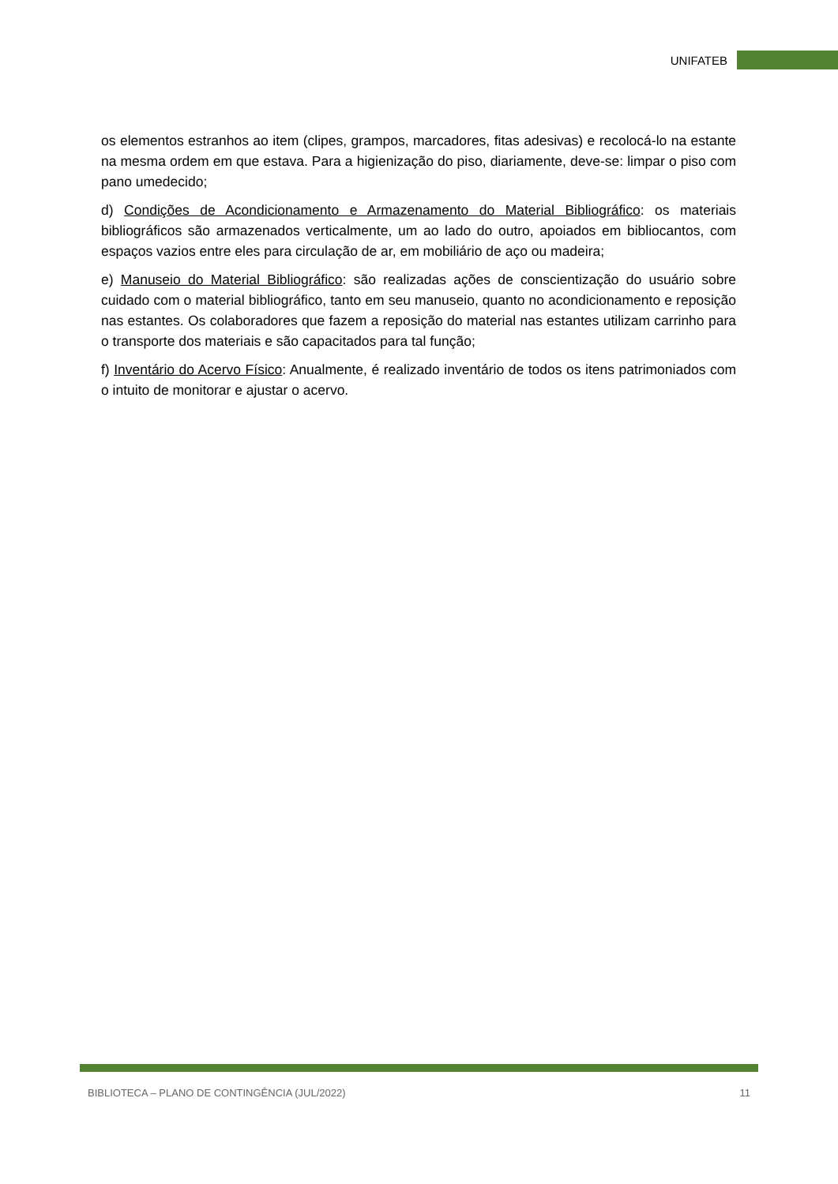UNIFATEB
os elementos estranhos ao item (clipes, grampos, marcadores, fitas adesivas) e recolocá-lo na estante na mesma ordem em que estava. Para a higienização do piso, diariamente, deve-se: limpar o piso com pano umedecido;
d) Condições de Acondicionamento e Armazenamento do Material Bibliográfico: os materiais bibliográficos são armazenados verticalmente, um ao lado do outro, apoiados em bibliocantos, com espaços vazios entre eles para circulação de ar, em mobiliário de aço ou madeira;
e) Manuseio do Material Bibliográfico: são realizadas ações de conscientização do usuário sobre cuidado com o material bibliográfico, tanto em seu manuseio, quanto no acondicionamento e reposição nas estantes. Os colaboradores que fazem a reposição do material nas estantes utilizam carrinho para o transporte dos materiais e são capacitados para tal função;
f) Inventário do Acervo Físico: Anualmente, é realizado inventário de todos os itens patrimoniados com o intuito de monitorar e ajustar o acervo.
BIBLIOTECA – PLANO DE CONTINGÊNCIA (JUL/2022) 11